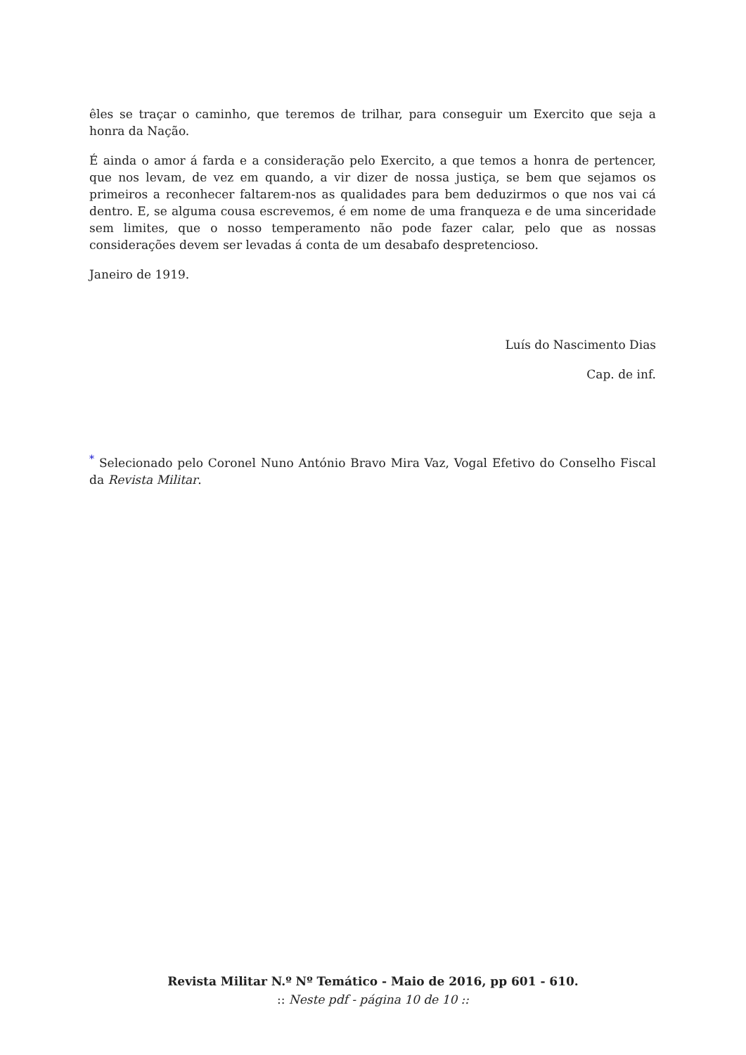êles se traçar o caminho, que teremos de trilhar, para conseguir um Exercito que seja a honra da Nação.
É ainda o amor á farda e a consideração pelo Exercito, a que temos a honra de pertencer, que nos levam, de vez em quando, a vir dizer de nossa justiça, se bem que sejamos os primeiros a reconhecer faltarem-nos as qualidades para bem deduzirmos o que nos vai cá dentro. E, se alguma cousa escrevemos, é em nome de uma franqueza e de uma sinceridade sem limites, que o nosso temperamento não pode fazer calar, pelo que as nossas considerações devem ser levadas á conta de um desabafo despretencioso.
Janeiro de 1919.
Luís do Nascimento Dias
Cap. de inf.
<sup>*</sup> Selecionado pelo Coronel Nuno António Bravo Mira Vaz, Vogal Efetivo do Conselho Fiscal da Revista Militar.
Revista Militar N.º Nº Temático - Maio de 2016, pp 601 - 610.
:: Neste pdf - página 10 de 10 ::